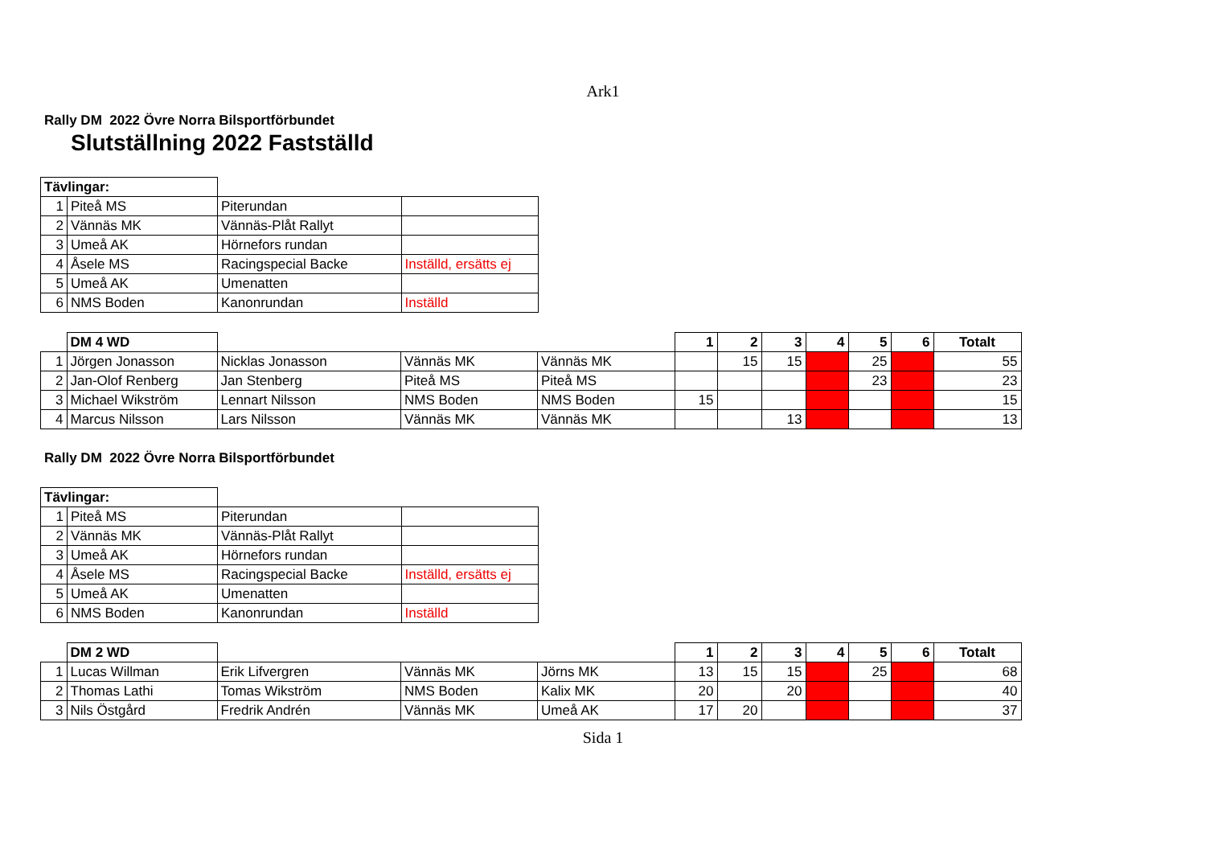Ark1
Rally DM 2022 Övre Norra Bilsportförbundet
Slutställning 2022 Fastställd
| Tävlingar: | | | |
| 1 | Piteå MS | Piterundan | |
| 2 | Vännäs MK | Vännäs-Plåt Rallyt | |
| 3 | Umeå AK | Hörnefors rundan | |
| 4 | Åsele MS | Racingspecial Backe | Inställd, ersätts ej |
| 5 | Umeå AK | Umenatten | |
| 6 | NMS Boden | Kanonrundan | Inställd |
| | DM 4 WD | | | | 1 | 2 | 3 | 4 | 5 | 6 | Totalt |
| 1 | Jörgen Jonasson | Nicklas Jonasson | Vännäs MK | Vännäs MK | | 15 | 15 | | 25 | | 55 |
| 2 | Jan-Olof Renberg | Jan Stenberg | Piteå MS | Piteå MS | | | | | 23 | | 23 |
| 3 | Michael Wikström | Lennart Nilsson | NMS Boden | NMS Boden | 15 | | | | | | 15 |
| 4 | Marcus Nilsson | Lars Nilsson | Vännäs MK | Vännäs MK | | | 13 | | | | 13 |
Rally DM 2022 Övre Norra Bilsportförbundet
| Tävlingar: | | | |
| 1 | Piteå MS | Piterundan | |
| 2 | Vännäs MK | Vännäs-Plåt Rallyt | |
| 3 | Umeå AK | Hörnefors rundan | |
| 4 | Åsele MS | Racingspecial Backe | Inställd, ersätts ej |
| 5 | Umeå AK | Umenatten | |
| 6 | NMS Boden | Kanonrundan | Inställd |
| | DM 2 WD | | | | 1 | 2 | 3 | 4 | 5 | 6 | Totalt |
| 1 | Lucas Willman | Erik Lifvergren | Vännäs MK | Jörns MK | 13 | 15 | 15 | | 25 | | 68 |
| 2 | Thomas Lathi | Tomas Wikström | NMS Boden | Kalix MK | 20 | | 20 | | | | 40 |
| 3 | Nils Östgård | Fredrik Andrén | Vännäs MK | Umeå AK | 17 | 20 | | | | | 37 |
Sida 1